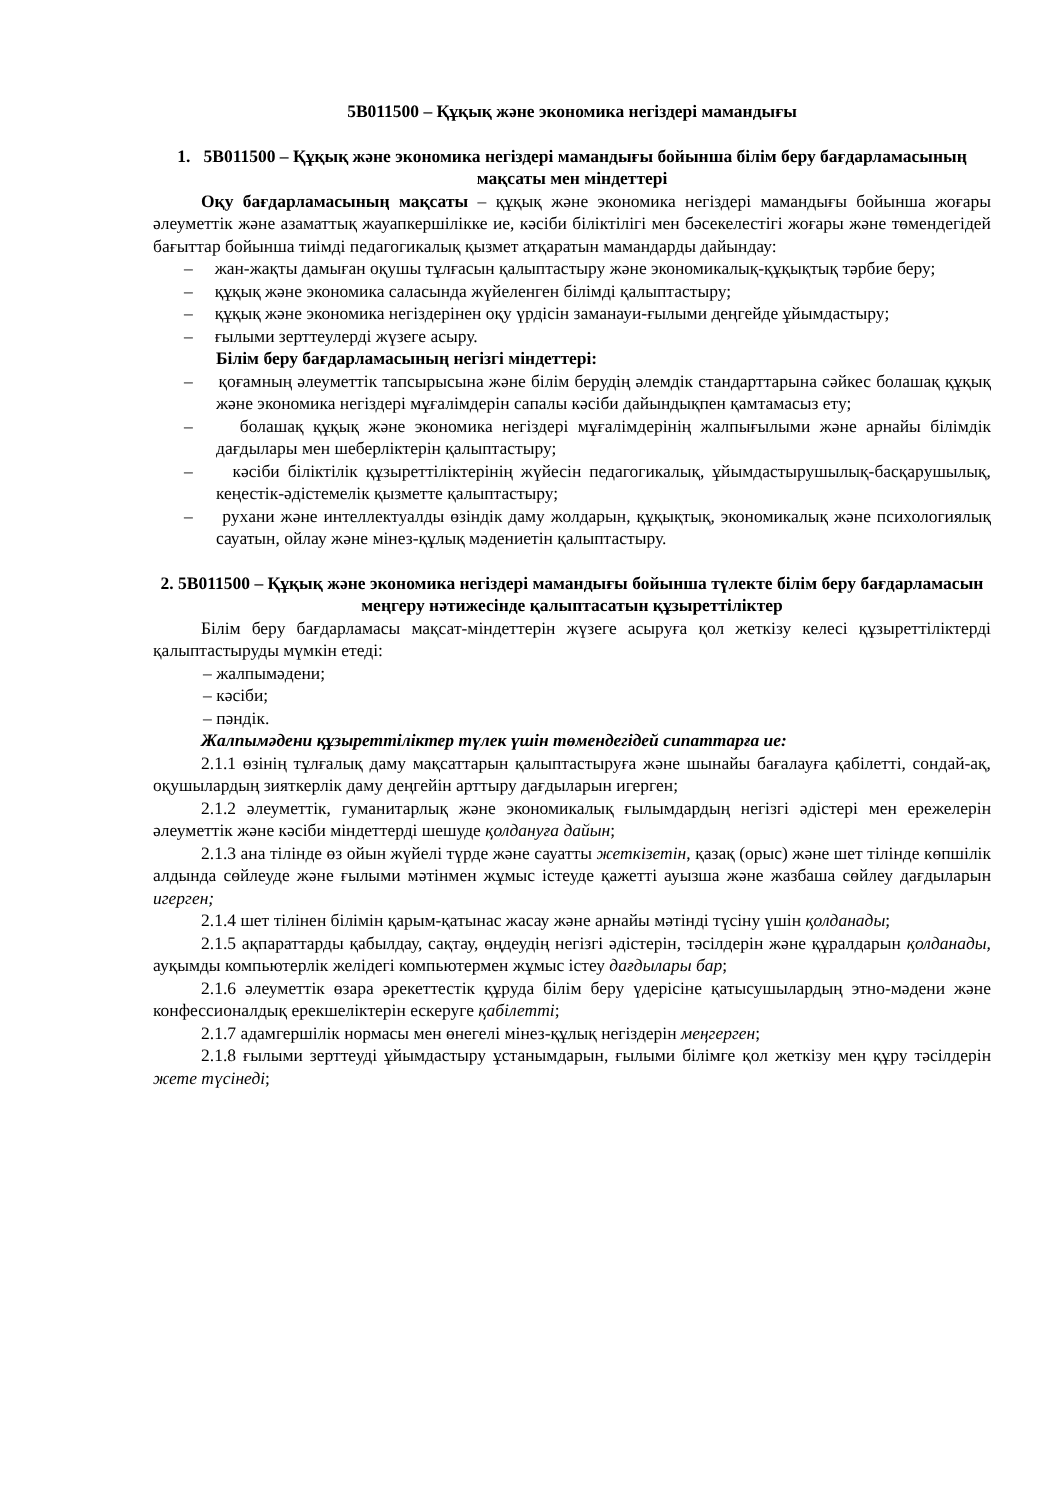5В011500 – Құқық және экономика негіздері мамандығы
1. 5В011500 – Құқық және экономика негіздері мамандығы бойынша білім беру бағдарламасының мақсаты мен міндеттері
Оқу бағдарламасының мақсаты – құқық және экономика негіздері мамандығы бойынша жоғары әлеуметтік және азаматтық жауапкершілікке ие, кәсіби біліктілігі мен бәсекелестігі жоғары және төмендегідей бағыттар бойынша тиімді педагогикалық қызмет атқаратын мамандарды дайындау:
– жан-жақты дамыған оқушы тұлғасын қалыптастыру және экономикалық-құқықтық тәрбие беру;
– құқық және экономика саласында жүйеленген білімді қалыптастыру;
– құқық және экономика негіздерінен оқу үрдісін заманауи-ғылыми деңгейде ұйымдастыру;
– ғылыми зерттеулерді жүзеге асыру.
Білім беру бағдарламасының негізгі міндеттері:
– қоғамның әлеуметтік тапсырысына және білім берудің әлемдік стандарттарына сәйкес болашақ құқық және экономика негіздері мұғалімдерін сапалы кәсіби дайындықпен қамтамасыз ету;
– болашақ құқық және экономика негіздері мұғалімдерінің жалпығылыми және арнайы білімдік дағдылары мен шеберліктерін қалыптастыру;
– кәсіби біліктілік құзыреттіліктерінің жүйесін педагогикалық, ұйымдастырушылық-басқарушылық, кеңестік-әдістемелік қызметте қалыптастыру;
– рухани және интеллектуалды өзіндік даму жолдарын, құқықтық, экономикалық және психологиялық сауатын, ойлау және мінез-құлық мәдениетін қалыптастыру.
2. 5В011500 – Құқық және экономика негіздері мамандығы бойынша түлекте білім беру бағдарламасын меңгеру нәтижесінде қалыптасатын құзыреттіліктер
Білім беру бағдарламасы мақсат-міндеттерін жүзеге асыруға қол жеткізу келесі құзыреттіліктерді қалыптастыруды мүмкін етеді:
– жалпымәдени;
– кәсіби;
– пәндік.
Жалпымәдени құзыреттіліктер түлек үшін төмендегідей сипаттарға ие:
2.1.1 өзінің тұлғалық даму мақсаттарын қалыптастыруға және шынайы бағалауға қабілетті, сондай-ақ, оқушылардың зияткерлік даму деңгейін арттыру дағдыларын игерген;
2.1.2 әлеуметтік, гуманитарлық және экономикалық ғылымдардың негізгі әдістері мен ережелерін әлеуметтік және кәсіби міндеттерді шешуде қолдануға дайын;
2.1.3 ана тілінде өз ойын жүйелі түрде және сауатты жеткізетін, қазақ (орыс) және шет тілінде көпшілік алдында сөйлеуде және ғылыми мәтінмен жұмыс істеуде қажетті ауызша және жазбаша сөйлеу дағдыларын игерген;
2.1.4 шет тілінен білімін қарым-қатынас жасау және арнайы мәтінді түсіну үшін қолданады;
2.1.5 ақпараттарды қабылдау, сақтау, өңдеудің негізгі әдістерін, тәсілдерін және құралдарын қолданады, ауқымды компьютерлік желідегі компьютермен жұмыс істеу дағдылары бар;
2.1.6 әлеуметтік өзара әрекеттестік құруда білім беру үдерісіне қатысушылардың этно-мәдени және конфессионалдық ерекшеліктерін ескеруге қабілетті;
2.1.7 адамгершілік нормасы мен өнегелі мінез-құлық негіздерін меңгерген;
2.1.8 ғылыми зерттеуді ұйымдастыру ұстанымдарын, ғылыми білімге қол жеткізу мен құру тәсілдерін жете түсінеді;